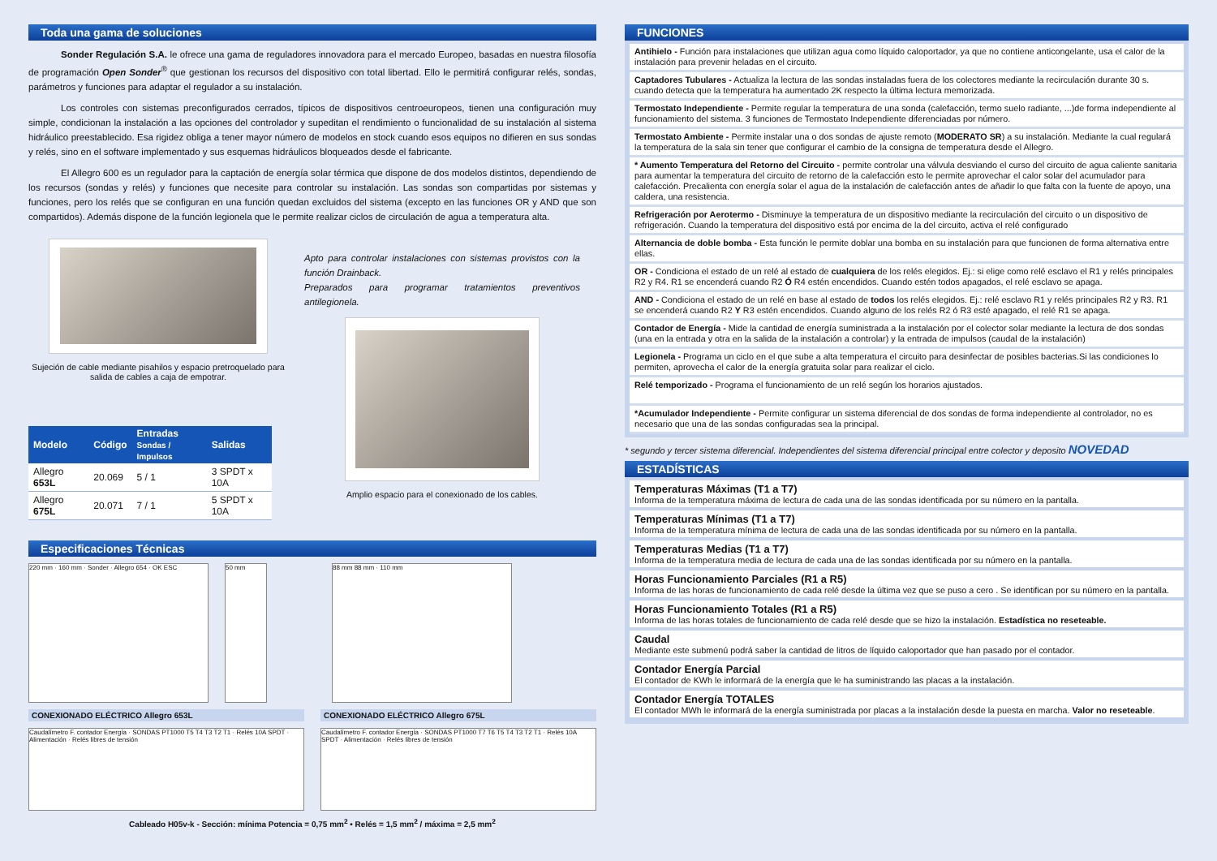Toda una gama de soluciones
Sonder Regulación S.A. le ofrece una gama de reguladores innovadora para el mercado Europeo, basadas en nuestra filosofía de programación Open Sonder<sup>®</sup> que gestionan los recursos del dispositivo con total libertad. Ello le permitirá configurar relés, sondas, parámetros y funciones para adaptar el regulador a su instalación.
Los controles con sistemas preconfigurados cerrados, típicos de dispositivos centroeuropeos, tienen una configuración muy simple, condicionan la instalación a las opciones del controlador y supeditan el rendimiento o funcionalidad de su instalación al sistema hidráulico preestablecido. Esa rigidez obliga a tener mayor número de modelos en stock cuando esos equipos no difieren en sus sondas y relés, sino en el software implementado y sus esquemas hidráulicos bloqueados desde el fabricante.
El Allegro 600 es un regulador para la captación de energía solar térmica que dispone de dos modelos distintos, dependiendo de los recursos (sondas y relés) y funciones que necesite para controlar su instalación. Las sondas son compartidas por sistemas y funciones, pero los relés que se configuran en una función quedan excluidos del sistema (excepto en las funciones OR y AND que son compartidos). Además dispone de la función legionela que le permite realizar ciclos de circulación de agua a temperatura alta.
Sujeción de cable mediante pisahilos y espacio pretroquelado para salida de cables a caja de empotrar.
| Modelo | Código | Entradas Sondas / Impulsos | Salidas |
| --- | --- | --- | --- |
| Allegro 653L | 20.069 | 5 / 1 | 3 SPDT x 10A |
| Allegro 675L | 20.071 | 7 / 1 | 5 SPDT x 10A |
Apto para controlar instalaciones con sistemas provistos con la función Drainback.
Preparados para programar tratamientos preventivos antilegionela.
Amplio espacio para el conexionado de los cables.
Especificaciones Técnicas
220 mm · 160 mm · Sonder · Allegro 654 · OK ESC
50 mm 88 mm 88 mm · 110 mm
CONEXIONADO ELÉCTRICO Allegro 653L
Caudalímetro F. contador Energía · SONDAS PT1000 T5 T4 T3 T2 T1 · Relés 10A SPDT · Alimentación · Relés libres de tensión
CONEXIONADO ELÉCTRICO Allegro 675L
Caudalímetro F. contador Energía · SONDAS PT1000 T7 T6 T5 T4 T3 T2 T1 · Relés 10A SPDT · Alimentación · Relés libres de tensión
Cableado H05v-k - Sección: mínima Potencia = 0,75 mm<sup>2</sup> • Relés = 1,5 mm<sup>2</sup> / máxima = 2,5 mm<sup>2</sup>
FUNCIONES
Antihielo - Función para instalaciones que utilizan agua como líquido caloportador, ya que no contiene anticongelante, usa el calor de la instalación para prevenir heladas en el circuito.
Captadores Tubulares - Actualiza la lectura de las sondas instaladas fuera de los colectores mediante la recirculación durante 30 s. cuando detecta que la temperatura ha aumentado 2K respecto la última lectura memorizada.
Termostato Independiente - Permite regular la temperatura de una sonda (calefacción, termo suelo radiante, ...)de forma independiente al funcionamiento del sistema. 3 funciones de Termostato Independiente diferenciadas por número.
Termostato Ambiente - Permite instalar una o dos sondas de ajuste remoto (MODERATO SR) a su instalación. Mediante la cual regulará la temperatura de la sala sin tener que configurar el cambio de la consigna de temperatura desde el Allegro.
* Aumento Temperatura del Retorno del Circuito - permite controlar una válvula desviando el curso del circuito de agua caliente sanitaria para aumentar la temperatura del circuito de retorno de la calefacción esto le permite aprovechar el calor solar del acumulador para calefacción. Precalienta con energía solar el agua de la instalación de calefacción antes de añadir lo que falta con la fuente de apoyo, una caldera, una resistencia.
Refrigeración por Aerotermo - Disminuye la temperatura de un dispositivo mediante la recirculación del circuito o un dispositivo de refrigeración. Cuando la temperatura del dispositivo está por encima de la del circuito, activa el relé configurado
Alternancia de doble bomba - Esta función le permite doblar una bomba en su instalación para que funcionen de forma alternativa entre ellas.
OR - Condiciona el estado de un relé al estado de cualquiera de los relés elegidos. Ej.: si elige como relé esclavo el R1 y relés principales R2 y R4. R1 se encenderá cuando R2 Ó R4 estén encendidos. Cuando estén todos apagados, el relé esclavo se apaga.
AND - Condiciona el estado de un relé en base al estado de todos los relés elegidos. Ej.: relé esclavo R1 y relés principales R2 y R3. R1 se encenderá cuando R2 Y R3 estén encendidos. Cuando alguno de los relés R2 ó R3 esté apagado, el relé R1 se apaga.
Contador de Energía - Mide la cantidad de energía suministrada a la instalación por el colector solar mediante la lectura de dos sondas (una en la entrada y otra en la salida de la instalación a controlar) y la entrada de impulsos (caudal de la instalación)
Legionela - Programa un ciclo en el que sube a alta temperatura el circuito para desinfectar de posibles bacterias.Si las condiciones lo permiten, aprovecha el calor de la energía gratuita solar para realizar el ciclo.
Relé temporizado - Programa el funcionamiento de un relé según los horarios ajustados.
*Acumulador Independiente - Permite configurar un sistema diferencial de dos sondas de forma independiente al controlador, no es necesario que una de las sondas configuradas sea la principal.
* segundo y tercer sistema diferencial. Independientes del sistema diferencial principal entre colector y deposito NOVEDAD
ESTADÍSTICAS
Temperaturas Máximas (T1 a T7)
Informa de la temperatura máxima de lectura de cada una de las sondas identificada por su número en la pantalla.
Temperaturas Mínimas (T1 a T7)
Informa de la temperatura mínima de lectura de cada una de las sondas identificada por su número en la pantalla.
Temperaturas Medias (T1 a T7)
Informa de la temperatura media de lectura de cada una de las sondas identificada por su número en la pantalla.
Horas Funcionamiento Parciales (R1 a R5)
Informa de las horas de funcionamiento de cada relé desde la última vez que se puso a cero . Se identifican por su número en la pantalla.
Horas Funcionamiento Totales (R1 a R5)
Informa de las horas totales de funcionamiento de cada relé desde que se hizo la instalación. Estadística no reseteable.
Caudal
Mediante este submenú podrá saber la cantidad de litros de líquido caloportador que han pasado por el contador.
Contador Energía Parcial
El contador de KWh le informará de la energía que le ha suministrando las placas a la instalación.
Contador Energía TOTALES
El contador MWh le informará de la energía suministrada por placas a la instalación desde la puesta en marcha. Valor no reseteable.